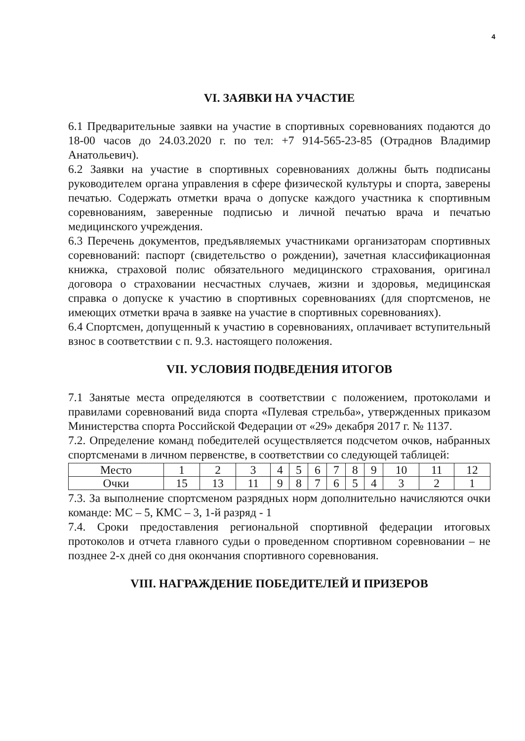4
VI. ЗАЯВКИ НА УЧАСТИЕ
6.1 Предварительные заявки на участие в спортивных соревнованиях подаются до 18-00 часов до 24.03.2020 г. по тел: +7 914-565-23-85 (Отраднов Владимир Анатольевич).
6.2 Заявки на участие в спортивных соревнованиях должны быть подписаны руководителем органа управления в сфере физической культуры и спорта, заверены печатью. Содержать отметки врача о допуске каждого участника к спортивным соревнованиям, заверенные подписью и личной печатью врача и печатью медицинского учреждения.
6.3 Перечень документов, предъявляемых участниками организаторам спортивных соревнований: паспорт (свидетельство о рождении), зачетная классификационная книжка, страховой полис обязательного медицинского страхования, оригинал договора о страховании несчастных случаев, жизни и здоровья, медицинская справка о допуске к участию в спортивных соревнованиях (для спортсменов, не имеющих отметки врача в заявке на участие в спортивных соревнованиях).
6.4 Спортсмен, допущенный к участию в соревнованиях, оплачивает вступительный взнос в соответствии с п. 9.3. настоящего положения.
VII. УСЛОВИЯ ПОДВЕДЕНИЯ ИТОГОВ
7.1 Занятые места определяются в соответствии с положением, протоколами и правилами соревнований вида спорта «Пулевая стрельба», утвержденных приказом Министерства спорта Российской Федерации от «29» декабря 2017 г. № 1137.
7.2. Определение команд победителей осуществляется подсчетом очков, набранных спортсменами в личном первенстве, в соответствии со следующей таблицей:
| Место | 1 | 2 | 3 | 4 | 5 | 6 | 7 | 8 | 9 | 10 | 11 | 12 |
| Очки | 15 | 13 | 11 | 9 | 8 | 7 | 6 | 5 | 4 | 3 | 2 | 1 |
7.3. За выполнение спортсменом разрядных норм дополнительно начисляются очки команде: МС – 5, КМС – 3, 1-й разряд - 1
7.4. Сроки предоставления региональной спортивной федерации итоговых протоколов и отчета главного судьи о проведенном спортивном соревновании – не позднее 2-х дней со дня окончания спортивного соревнования.
VIII. НАГРАЖДЕНИЕ ПОБЕДИТЕЛЕЙ И ПРИЗЕРОВ